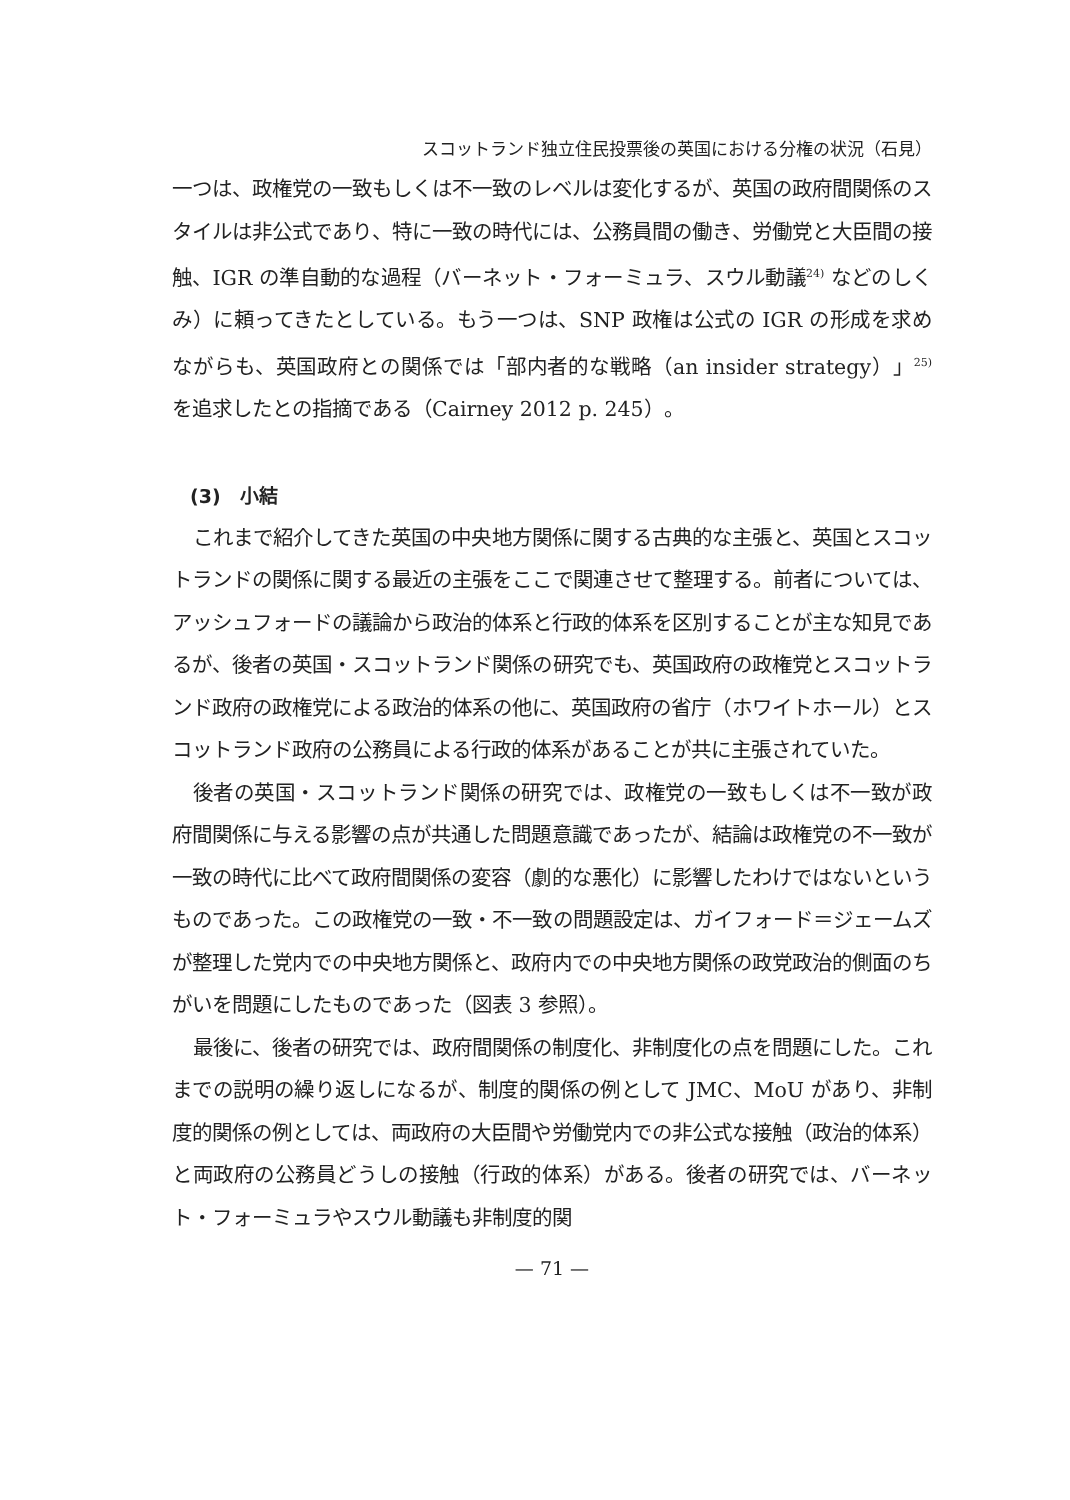スコットランド独立住民投票後の英国における分権の状況（石見）
一つは、政権党の一致もしくは不一致のレベルは変化するが、英国の政府間関係のスタイルは非公式であり、特に一致の時代には、公務員間の働き、労働党と大臣間の接触、IGR の準自動的な過程（バーネット・フォーミュラ、スウル動議<sup>24)</sup> などのしくみ）に頼ってきたとしている。もう一つは、SNP 政権は公式の IGR の形成を求めながらも、英国政府との関係では「部内者的な戦略（an insider strategy）」<sup>25)</sup> を追求したとの指摘である（Cairney 2012 p. 245）。
(3)　小結
これまで紹介してきた英国の中央地方関係に関する古典的な主張と、英国とスコットランドの関係に関する最近の主張をここで関連させて整理する。前者については、アッシュフォードの議論から政治的体系と行政的体系を区別することが主な知見であるが、後者の英国・スコットランド関係の研究でも、英国政府の政権党とスコットランド政府の政権党による政治的体系の他に、英国政府の省庁（ホワイトホール）とスコットランド政府の公務員による行政的体系があることが共に主張されていた。
後者の英国・スコットランド関係の研究では、政権党の一致もしくは不一致が政府間関係に与える影響の点が共通した問題意識であったが、結論は政権党の不一致が一致の時代に比べて政府間関係の変容（劇的な悪化）に影響したわけではないというものであった。この政権党の一致・不一致の問題設定は、ガイフォード＝ジェームズが整理した党内での中央地方関係と、政府内での中央地方関係の政党政治的側面のちがいを問題にしたものであった（図表 3 参照）。
最後に、後者の研究では、政府間関係の制度化、非制度化の点を問題にした。これまでの説明の繰り返しになるが、制度的関係の例として JMC、MoU があり、非制度的関係の例としては、両政府の大臣間や労働党内での非公式な接触（政治的体系）と両政府の公務員どうしの接触（行政的体系）がある。後者の研究では、バーネット・フォーミュラやスウル動議も非制度的関
— 71 —